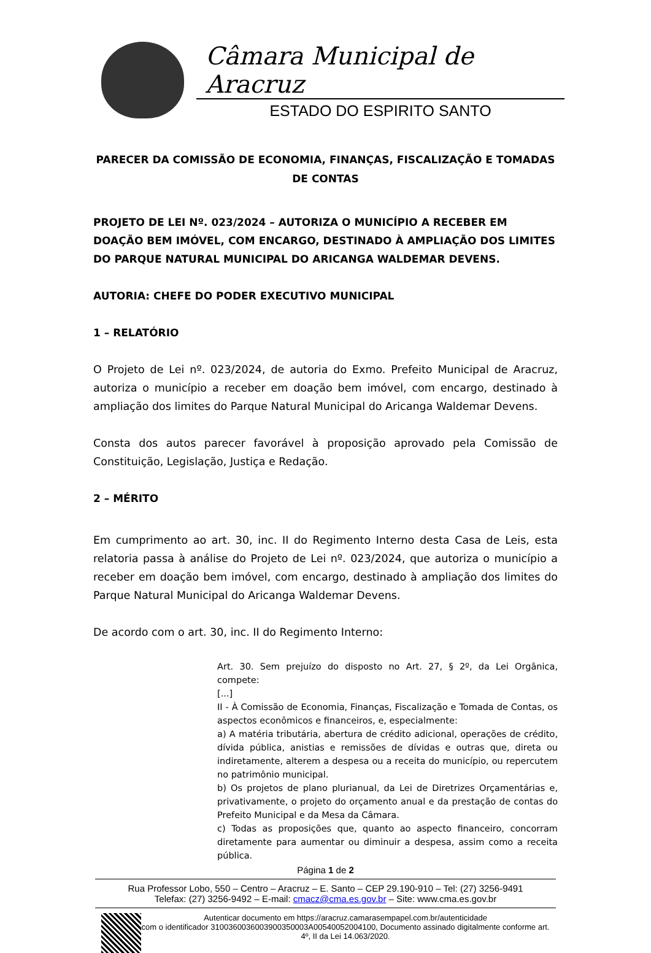Câmara Municipal de Aracruz
ESTADO DO ESPIRITO SANTO
PARECER DA COMISSÃO DE ECONOMIA, FINANÇAS, FISCALIZAÇÃO E TOMADAS DE CONTAS
PROJETO DE LEI Nº. 023/2024 – AUTORIZA O MUNICÍPIO A RECEBER EM DOAÇÃO BEM IMÓVEL, COM ENCARGO, DESTINADO À AMPLIAÇÃO DOS LIMITES DO PARQUE NATURAL MUNICIPAL DO ARICANGA WALDEMAR DEVENS.
AUTORIA: CHEFE DO PODER EXECUTIVO MUNICIPAL
1 – RELATÓRIO
O Projeto de Lei nº. 023/2024, de autoria do Exmo. Prefeito Municipal de Aracruz, autoriza o município a receber em doação bem imóvel, com encargo, destinado à ampliação dos limites do Parque Natural Municipal do Aricanga Waldemar Devens.
Consta dos autos parecer favorável à proposição aprovado pela Comissão de Constituição, Legislação, Justiça e Redação.
2 – MÉRITO
Em cumprimento ao art. 30, inc. II do Regimento Interno desta Casa de Leis, esta relatoria passa à análise do Projeto de Lei nº. 023/2024, que autoriza o município a receber em doação bem imóvel, com encargo, destinado à ampliação dos limites do Parque Natural Municipal do Aricanga Waldemar Devens.
De acordo com o art. 30, inc. II do Regimento Interno:
Art. 30. Sem prejuízo do disposto no Art. 27, § 2º, da Lei Orgânica, compete:
[...]
II - À Comissão de Economia, Finanças, Fiscalização e Tomada de Contas, os aspectos econômicos e financeiros, e, especialmente:
a) A matéria tributária, abertura de crédito adicional, operações de crédito, dívida pública, anistias e remissões de dívidas e outras que, direta ou indiretamente, alterem a despesa ou a receita do município, ou repercutem no patrimônio municipal.
b) Os projetos de plano plurianual, da Lei de Diretrizes Orçamentárias e, privativamente, o projeto do orçamento anual e da prestação de contas do Prefeito Municipal e da Mesa da Câmara.
c) Todas as proposições que, quanto ao aspecto financeiro, concorram diretamente para aumentar ou diminuir a despesa, assim como a receita pública.
Página 1 de 2
Rua Professor Lobo, 550 – Centro – Aracruz – E. Santo – CEP 29.190-910 – Tel: (27) 3256-9491
Telefax: (27) 3256-9492 – E-mail: cmacz@cma.es.gov.br – Site: www.cma.es.gov.br
Autenticar documento em https://aracruz.camarasempapel.com.br/autenticidade
com o identificador 3100360036003900350003A00540052004100, Documento assinado digitalmente conforme art. 4º, II da Lei 14.063/2020.